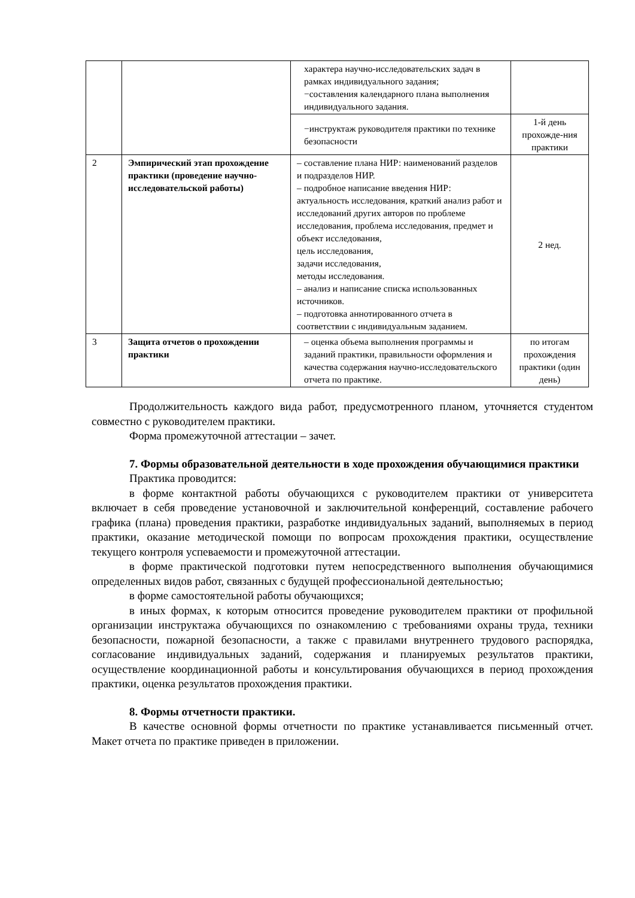| | | характера научно-исследовательских задач в рамках индивидуального задания; −составления календарного плана выполнения индивидуального задания. | |
| | | −инструктаж руководителя практики по технике безопасности | 1-й день прохожде-ния практики |
| 2 | Эмпирический этап прохождение практики (проведение научно-исследовательской работы) | – составление плана НИР: наименований разделов и подразделов НИР. – подробное написание введения НИР: актуальность исследования, краткий анализ работ и исследований других авторов по проблеме исследования, проблема исследования, предмет и объект исследования, цель исследования, задачи исследования, методы исследования. – анализ и написание списка использованных источников. – подготовка аннотированного отчета в соответствии с индивидуальным заданием. | 2 нед. |
| 3 | Защита отчетов о прохождении практики | – оценка объема выполнения программы и заданий практики, правильности оформления и качества содержания научно-исследовательского отчета по практике. | по итогам прохождения практики (один день) |
Продолжительность каждого вида работ, предусмотренного планом, уточняется студентом совместно с руководителем практики.
Форма промежуточной аттестации – зачет.
7. Формы образовательной деятельности в ходе прохождения обучающимися практики
Практика проводится:
в форме контактной работы обучающихся с руководителем практики от университета включает в себя проведение установочной и заключительной конференций, составление рабочего графика (плана) проведения практики, разработке индивидуальных заданий, выполняемых в период практики, оказание методической помощи по вопросам прохождения практики, осуществление текущего контроля успеваемости и промежуточной аттестации.
в форме практической подготовки путем непосредственного выполнения обучающимися определенных видов работ, связанных с будущей профессиональной деятельностью;
в форме самостоятельной работы обучающихся;
в иных формах, к которым относится проведение руководителем практики от профильной организации инструктажа обучающихся по ознакомлению с требованиями охраны труда, техники безопасности, пожарной безопасности, а также с правилами внутреннего трудового распорядка, согласование индивидуальных заданий, содержания и планируемых результатов практики, осуществление координационной работы и консультирования обучающихся в период прохождения практики, оценка результатов прохождения практики.
8. Формы отчетности практики.
В качестве основной формы отчетности по практике устанавливается письменный отчет. Макет отчета по практике приведен в приложении.